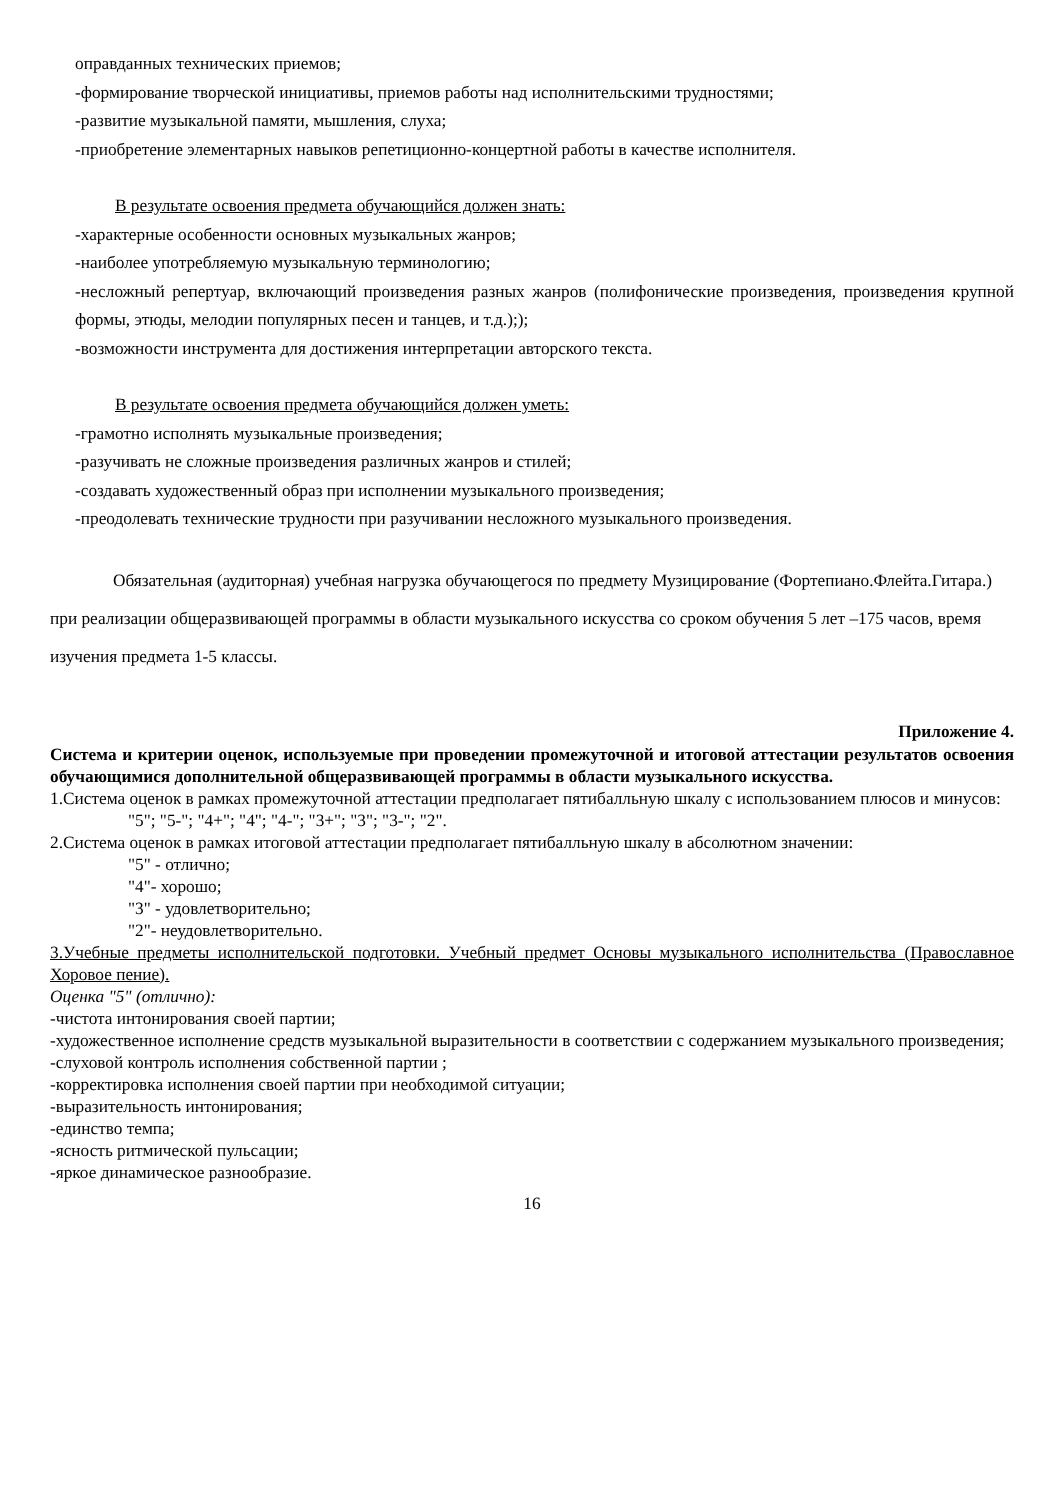оправданных технических приемов;
-формирование творческой инициативы, приемов работы над исполнительскими трудностями;
-развитие музыкальной памяти, мышления, слуха;
-приобретение элементарных навыков репетиционно-концертной работы в качестве исполнителя.
В результате освоения предмета обучающийся должен знать:
-характерные особенности основных музыкальных жанров;
-наиболее употребляемую музыкальную терминологию;
-несложный репертуар, включающий произведения разных жанров (полифонические произведения, произведения крупной формы, этюды, мелодии популярных песен и танцев, и т.д.););
-возможности инструмента для достижения интерпретации авторского текста.
В результате освоения предмета обучающийся должен уметь:
-грамотно исполнять музыкальные произведения;
-разучивать не сложные произведения различных жанров и стилей;
-создавать художественный образ при исполнении музыкального произведения;
-преодолевать технические трудности при разучивании несложного музыкального произведения.
Обязательная (аудиторная) учебная нагрузка обучающегося по предмету Музицирование (Фортепиано.Флейта.Гитара.) при реализации общеразвивающей программы в области музыкального искусства со сроком обучения 5 лет –175 часов, время изучения предмета 1-5 классы.
Приложение 4.
Система и критерии оценок, используемые при проведении промежуточной и итоговой аттестации результатов освоения обучающимися дополнительной общеразвивающей программы в области музыкального искусства.
1.Система оценок в рамках промежуточной аттестации предполагает пятибалльную шкалу с использованием плюсов и минусов:
"5"; "5-"; "4+"; "4"; "4-"; "3+"; "3"; "3-"; "2".
2.Система оценок в рамках итоговой аттестации предполагает пятибалльную шкалу в абсолютном значении:
"5" - отлично;
"4"- хорошо;
"3" - удовлетворительно;
"2"- неудовлетворительно.
3.Учебные предметы исполнительской подготовки. Учебный предмет Основы музыкального исполнительства (Православное Хоровое пение).
Оценка "5" (отлично):
-чистота интонирования своей партии;
-художественное исполнение средств музыкальной выразительности в соответствии с содержанием музыкального произведения;
-слуховой контроль исполнения собственной партии ;
-корректировка исполнения своей партии при необходимой ситуации;
-выразительность интонирования;
-единство темпа;
-ясность ритмической пульсации;
-яркое динамическое разнообразие.
16